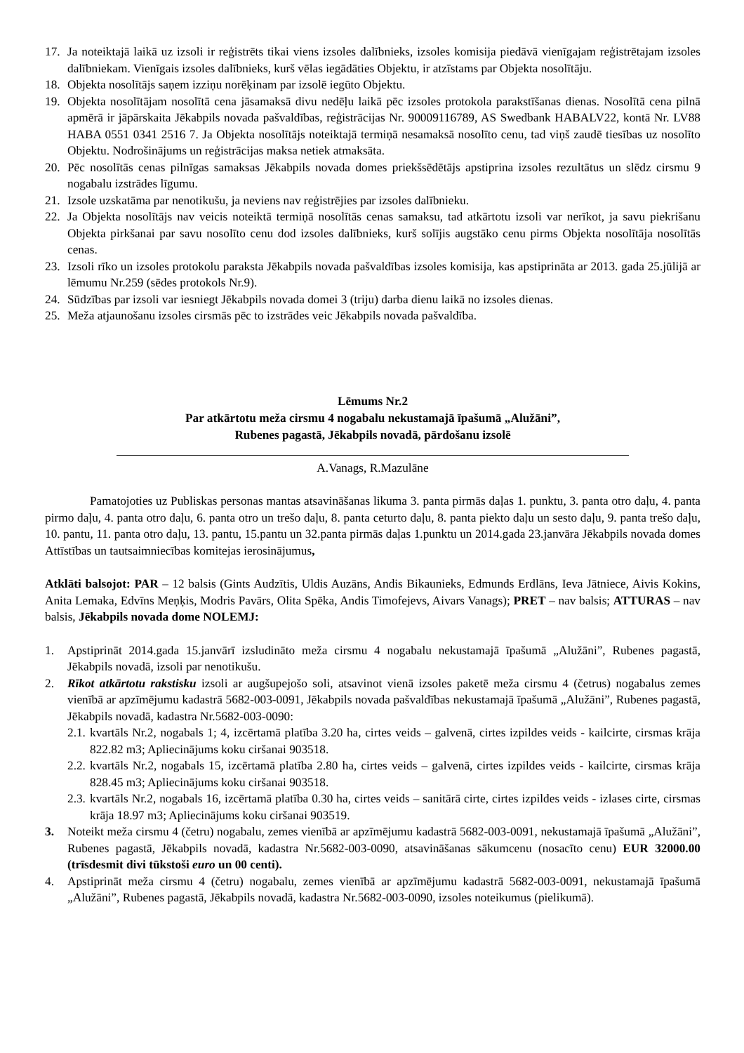17. Ja noteiktajā laikā uz izsoli ir reģistrēts tikai viens izsoles dalībnieks, izsoles komisija piedāvā vienīgajam reģistrētajam izsoles dalībniekam. Vienīgais izsoles dalībnieks, kurš vēlas iegādāties Objektu, ir atzīstams par Objekta nosolītāju.
18. Objekta nosolītājs saņem izziņu norēķinam par izsolē iegūto Objektu.
19. Objekta nosolītājam nosolītā cena jāsamaksā divu nedēļu laikā pēc izsoles protokola parakstīšanas dienas. Nosolītā cena pilnā apmērā ir jāpārskaita Jēkabpils novada pašvaldības, reģistrācijas Nr. 90009116789, AS Swedbank HABALV22, kontā Nr. LV88 HABA 0551 0341 2516 7. Ja Objekta nosolītājs noteiktajā termiņā nesamaksā nosolīto cenu, tad viņš zaudē tiesības uz nosolīto Objektu. Nodrošinājums un reģistrācijas maksa netiek atmaksāta.
20. Pēc nosolītās cenas pilnīgas samaksas Jēkabpils novada domes priekšsēdētājs apstiprina izsoles rezultātus un slēdz cirsmu 9 nogabalu izstrādes līgumu.
21. Izsole uzskatāma par nenotikušu, ja neviens nav reģistrējies par izsoles dalībnieku.
22. Ja Objekta nosolītājs nav veicis noteiktā termiņā nosolītās cenas samaksu, tad atkārtotu izsoli var nerīkot, ja savu piekrišanu Objekta pirkšanai par savu nosolīto cenu dod izsoles dalībnieks, kurš solījis augstāko cenu pirms Objekta nosolītāja nosolītās cenas.
23. Izsoli rīko un izsoles protokolu paraksta Jēkabpils novada pašvaldības izsoles komisija, kas apstiprināta ar 2013. gada 25.jūlijā ar lēmumu Nr.259 (sēdes protokols Nr.9).
24. Sūdzības par izsoli var iesniegt Jēkabpils novada domei 3 (triju) darba dienu laikā no izsoles dienas.
25. Meža atjaunošanu izsoles cirsmās pēc to izstrādes veic Jēkabpils novada pašvaldība.
Lēmums Nr.2
Par atkārtotu meža cirsmu 4 nogabalu nekustamajā īpašumā „Alužāni”,
Rubenes pagastā, Jēkabpils novadā, pārdošanu izsolē
A.Vanags, R.Mazulāne
Pamatojoties uz Publiskas personas mantas atsavināšanas likuma 3. panta pirmās daļas 1. punktu, 3. panta otro daļu, 4. panta pirmo daļu, 4. panta otro daļu, 6. panta otro un trešo daļu, 8. panta ceturto daļu, 8. panta piekto daļu un sesto daļu, 9. panta trešo daļu, 10. pantu, 11. panta otro daļu, 13. pantu, 15.pantu un 32.panta pirmās daļas 1.punktu un 2014.gada 23.janvāra Jēkabpils novada domes Attīstības un tautsaimniecības komitejas ierosinājumus,
Atklāti balsojot: PAR – 12 balsis (Gints Audzītis, Uldis Auzāns, Andis Bikaunieks, Edmunds Erdlāns, Ieva Jātniece, Aivis Kokins, Anita Lemaka, Edvīns Meņķis, Modris Pavārs, Olita Spēka, Andis Timofejevs, Aivars Vanags); PRET – nav balsis; ATTURAS – nav balsis, Jēkabpils novada dome NOLEMJ:
1. Apstiprināt 2014.gada 15.janvārī izsludināto meža cirsmu 4 nogabalu nekustamajā īpašumā „Alužāni”, Rubenes pagastā, Jēkabpils novadā, izsoli par nenotikušu.
2. Rīkot atkārtotu rakstisku izsoli ar augšupejošo soli, atsavinot vienā izsoles paketē meža cirsmu 4 (četrus) nogabalus zemes vienībā ar apzīmējumu kadastrā 5682-003-0091, Jēkabpils novada pašvaldības nekustamajā īpašumā „Alužāni”, Rubenes pagastā, Jēkabpils novadā, kadastra Nr.5682-003-0090:
2.1. kvartāls Nr.2, nogabals 1; 4, izcērtamā platība 3.20 ha, cirtes veids – galvenā, cirtes izpildes veids - kailcirte, cirsmas krāja 822.82 m3; Apliecinājums koku ciršanai 903518.
2.2. kvartāls Nr.2, nogabals 15, izcērtamā platība 2.80 ha, cirtes veids – galvenā, cirtes izpildes veids - kailcirte, cirsmas krāja 828.45 m3; Apliecinājums koku ciršanai 903518.
2.3. kvartāls Nr.2, nogabals 16, izcērtamā platība 0.30 ha, cirtes veids – sanitārā cirte, cirtes izpildes veids - izlases cirte, cirsmas krāja 18.97 m3; Apliecinājums koku ciršanai 903519.
3. Noteikt meža cirsmu 4 (četru) nogabalu, zemes vienībā ar apzīmējumu kadastrā 5682-003-0091, nekustamajā īpašumā „Alužāni”, Rubenes pagastā, Jēkabpils novadā, kadastra Nr.5682-003-0090, atsavināšanas sākumcenu (nosacīto cenu) EUR 32000.00 (trīsdesmit divi tūkstoši euro un 00 centi).
4. Apstiprināt meža cirsmu 4 (četru) nogabalu, zemes vienībā ar apzīmējumu kadastrā 5682-003-0091, nekustamajā īpašumā „Alužāni”, Rubenes pagastā, Jēkabpils novadā, kadastra Nr.5682-003-0090, izsoles noteikumus (pielikumā).